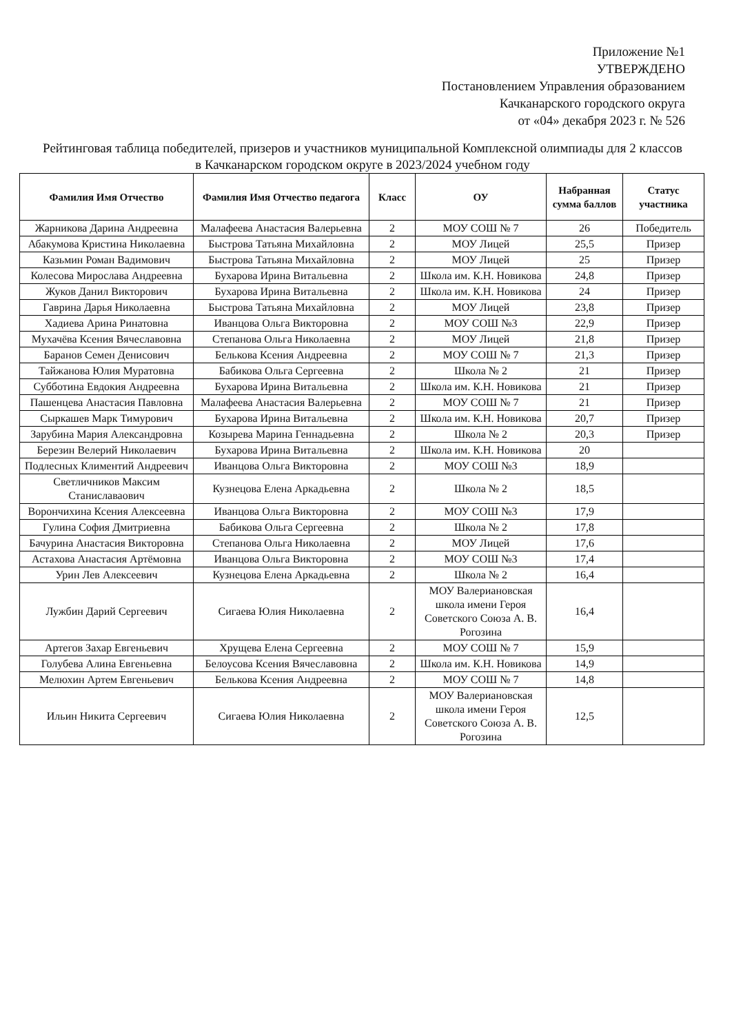Приложение №1
УТВЕРЖДЕНО
Постановлением Управления образованием
Качканарского городского округа
от «04» декабря 2023 г. № 526
Рейтинговая таблица победителей, призеров и участников муниципальной Комплексной олимпиады для 2 классов в Качканарском городском округе в 2023/2024 учебном году
| Фамилия Имя Отчество | Фамилия Имя Отчество педагога | Класс | ОУ | Набранная сумма баллов | Статус участника |
| --- | --- | --- | --- | --- | --- |
| Жарникова Дарина Андреевна | Малафеева Анастасия Валерьевна | 2 | МОУ СОШ № 7 | 26 | Победитель |
| Абакумова Кристина Николаевна | Быстрова Татьяна Михайловна | 2 | МОУ Лицей | 25,5 | Призер |
| Казьмин Роман Вадимович | Быстрова Татьяна Михайловна | 2 | МОУ Лицей | 25 | Призер |
| Колесова Мирослава Андреевна | Бухарова Ирина Витальевна | 2 | Школа им. К.Н. Новикова | 24,8 | Призер |
| Жуков Данил Викторович | Бухарова Ирина Витальевна | 2 | Школа им. К.Н. Новикова | 24 | Призер |
| Гаврина Дарья Николаевна | Быстрова Татьяна Михайловна | 2 | МОУ Лицей | 23,8 | Призер |
| Хадиева Арина Ринатовна | Иванцова Ольга Викторовна | 2 | МОУ СОШ №3 | 22,9 | Призер |
| Мухачёва Ксения Вячеславовна | Степанова Ольга Николаевна | 2 | МОУ Лицей | 21,8 | Призер |
| Баранов Семен Денисович | Белькова Ксения Андреевна | 2 | МОУ СОШ № 7 | 21,3 | Призер |
| Тайжанова Юлия Муратовна | Бабикова Ольга Сергеевна | 2 | Школа № 2 | 21 | Призер |
| Субботина Евдокия Андреевна | Бухарова Ирина Витальевна | 2 | Школа им. К.Н. Новикова | 21 | Призер |
| Пашенцева Анастасия Павловна | Малафеева Анастасия Валерьевна | 2 | МОУ СОШ № 7 | 21 | Призер |
| Сыркашев Марк Тимурович | Бухарова Ирина Витальевна | 2 | Школа им. К.Н. Новикова | 20,7 | Призер |
| Зарубина Мария Александровна | Козырева Марина Геннадьевна | 2 | Школа № 2 | 20,3 | Призер |
| Березин Велерий Николаевич | Бухарова Ирина Витальевна | 2 | Школа им. К.Н. Новикова | 20 | |
| Подлесных Климентий Андреевич | Иванцова Ольга Викторовна | 2 | МОУ СОШ №3 | 18,9 | |
| Светличников Максим Станиславаович | Кузнецова Елена Аркадьевна | 2 | Школа № 2 | 18,5 | |
| Ворончихина Ксения Алексеевна | Иванцова Ольга Викторовна | 2 | МОУ СОШ №3 | 17,9 | |
| Гулина София Дмитриевна | Бабикова Ольга Сергеевна | 2 | Школа № 2 | 17,8 | |
| Бачурина Анастасия Викторовна | Степанова Ольга Николаевна | 2 | МОУ Лицей | 17,6 | |
| Астахова Анастасия Артёмовна | Иванцова Ольга Викторовна | 2 | МОУ СОШ №3 | 17,4 | |
| Урин Лев Алексеевич | Кузнецова Елена Аркадьевна | 2 | Школа № 2 | 16,4 | |
| Лужбин Дарий Сергеевич | Сигаева Юлия Николаевна | 2 | МОУ Валериановская школа имени Героя Советского Союза А. В. Рогозина | 16,4 | |
| Артегов Захар Евгеньевич | Хрущева Елена Сергеевна | 2 | МОУ СОШ № 7 | 15,9 | |
| Голубева Алина Евгеньевна | Белоусова Ксения Вячеславовна | 2 | Школа им. К.Н. Новикова | 14,9 | |
| Мелюхин Артем Евгеньевич | Белькова Ксения Андреевна | 2 | МОУ СОШ № 7 | 14,8 | |
| Ильин Никита Сергеевич | Сигаева Юлия Николаевна | 2 | МОУ Валериановская школа имени Героя Советского Союза А. В. Рогозина | 12,5 | |